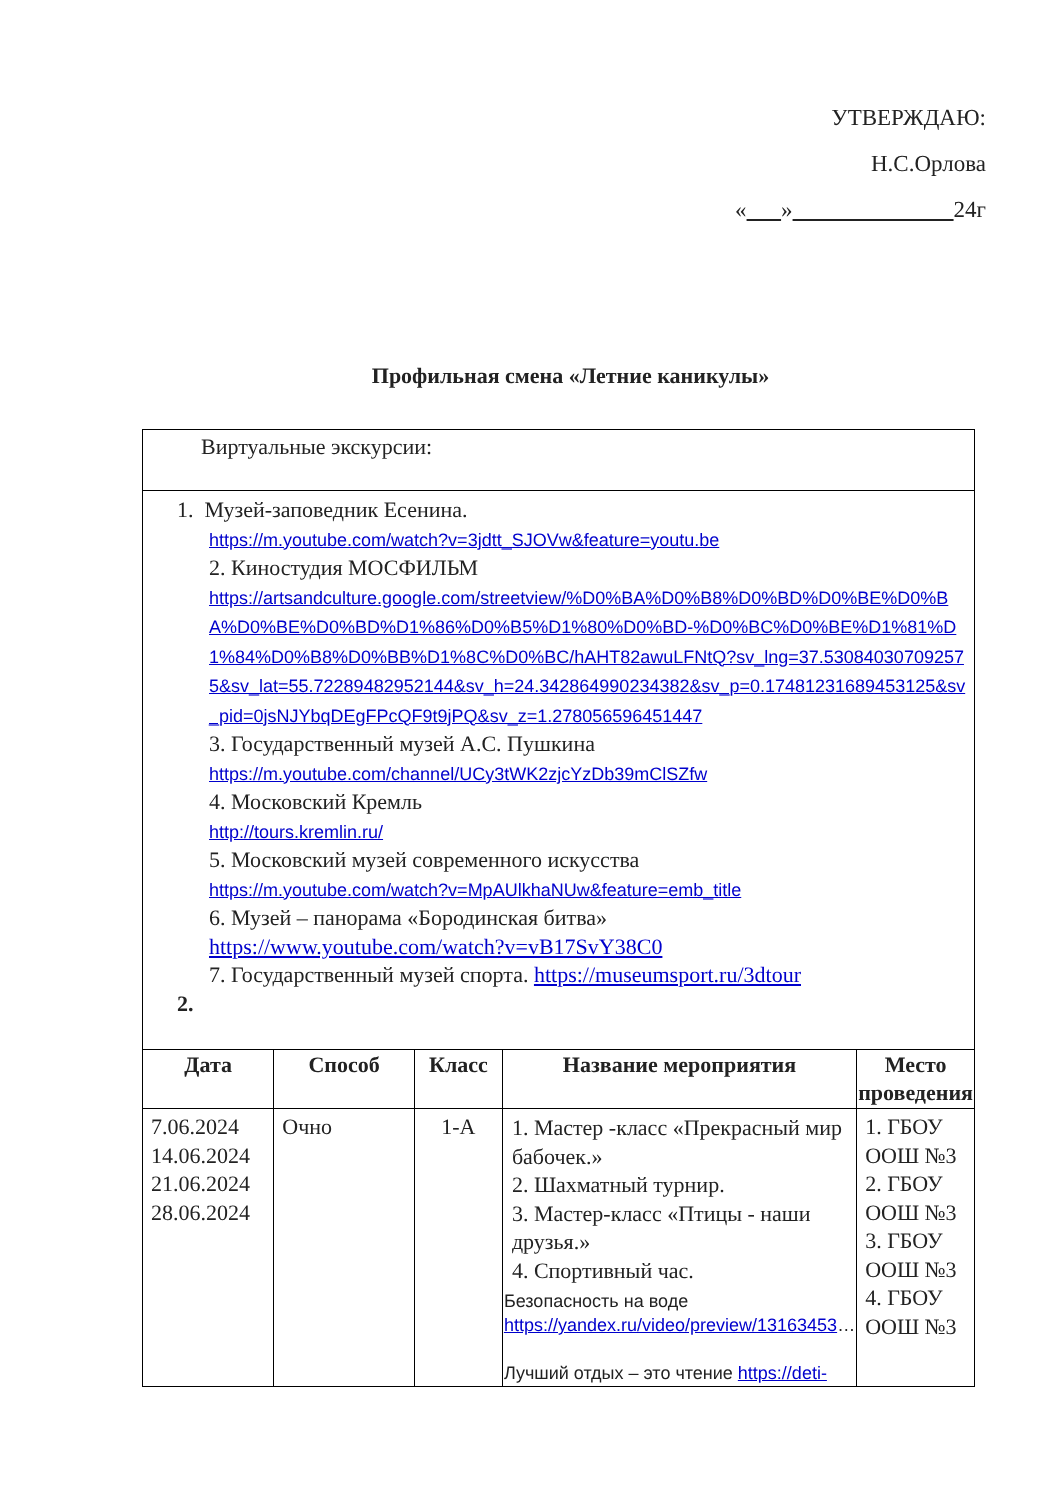УТВЕРЖДАЮ:
Н.С.Орлова
« » 24г
Профильная смена «Летние каникулы»
| Виртуальные экскурсии: | | | | |
| 1. Музей-заповедник Есенина. https://m.youtube.com/watch?v=3jdtt_SJOVw&feature=youtu.be 2. Киностудия МОСФИЛЬМ https://artsandculture.google.com/streetview/%D0%BA%D0%B8%D0%BD%D0%BE%D0%BA%D0%BE%D0%BD%D1%86%D0%B5%D1%80%D0%BD-%D0%BC%D0%BE%D1%81%D1%84%D0%B8%D0%BB%D1%8C%D0%BC/hAHT82awuLFNtQ?sv_lng=37.530840307092575&sv_lat=55.72289482952144&sv_h=24.342864990234382&sv_p=0.17481231689453125&sv_pid=0jsNJYbqDEgFPcQF9t9jPQ&sv_z=1.278056596451447 3. Государственный музей А.С. Пушкина https://m.youtube.com/channel/UCy3tWK2zjcYzDb39mClSZfw 4. Московский Кремль http://tours.kremlin.ru/ 5. Московский музей современного искусства https://m.youtube.com/watch?v=MpAUlkhaNUw&feature=emb_title 6. Музей – панорама «Бородинская битва» https://www.youtube.com/watch?v=vB17SvY38C0 7. Государственный музей спорта. https://museumsport.ru/3dtour 2. | | | | |
| Дата | Способ | Класс | Название мероприятия | Место проведения |
| 7.06.2024 14.06.2024 21.06.2024 28.06.2024 | Очно | 1-А | 1. Мастер -класс «Прекрасный мир бабочек.» 2. Шахматный турнир. 3. Мастер-класс «Птицы - наши друзья.» 4. Спортивный час. Безопасность на воде https://yandex.ru/video/preview/13163453 … Лучший отдых – это чтение https://deti- | 1. ГБОУ ООШ №3 2. ГБОУ ООШ №3 3. ГБОУ ООШ №3 4. ГБОУ ООШ №3 |